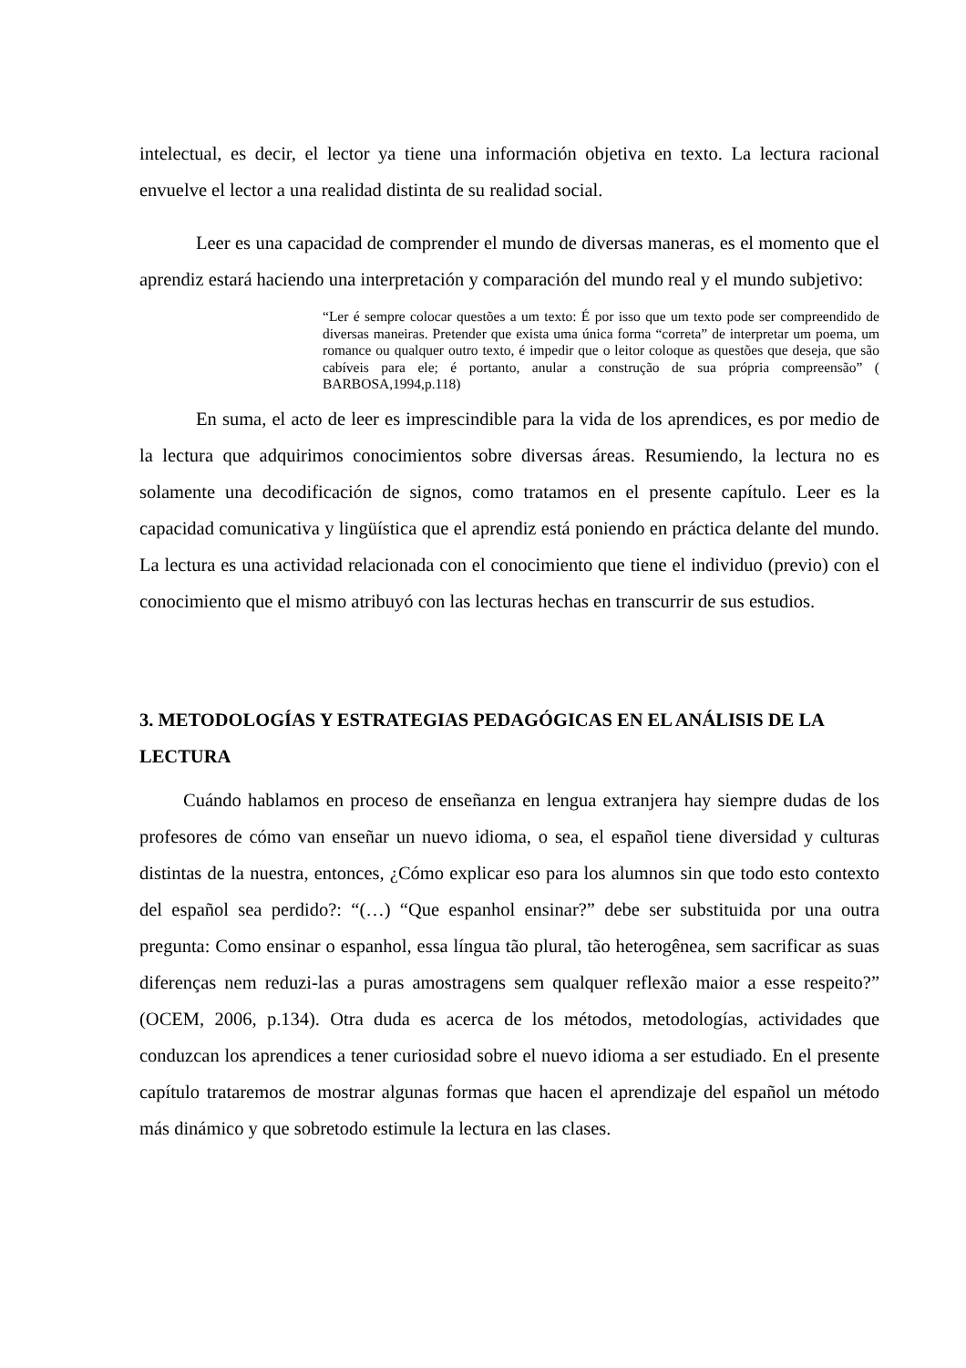intelectual, es decir, el lector ya tiene una información objetiva en texto. La lectura racional envuelve el lector a una realidad distinta de su realidad social.
Leer es una capacidad de comprender el mundo de diversas maneras, es el momento que el aprendiz estará haciendo una interpretación y comparación del mundo real y el mundo subjetivo:
“Ler é sempre colocar questões a um texto: É por isso que um texto pode ser compreendido de diversas maneiras. Pretender que exista uma única forma “correta” de interpretar um poema, um romance ou qualquer outro texto, é impedir que o leitor coloque as questões que deseja, que são cabíveis para ele; é portanto, anular a construção de sua própria compreensão” ( BARBOSA,1994,p.118)
En suma, el acto de leer es imprescindible para la vida de los aprendices, es por medio de la lectura que adquirimos conocimientos sobre diversas áreas. Resumiendo, la lectura no es solamente una decodificación de signos, como tratamos en el presente capítulo. Leer es la capacidad comunicativa y lingüística que el aprendiz está poniendo en práctica delante del mundo. La lectura es una actividad relacionada con el conocimiento que tiene el individuo (previo) con el conocimiento que el mismo atribuyó con las lecturas hechas en transcurrir de sus estudios.
3. METODOLOGÍAS Y ESTRATEGIAS PEDAGÓGICAS EN EL ANÁLISIS DE LA LECTURA
Cuándo hablamos en proceso de enseñanza en lengua extranjera hay siempre dudas de los profesores de cómo van enseñar un nuevo idioma, o sea, el español tiene diversidad y culturas distintas de la nuestra, entonces, ¿Cómo explicar eso para los alumnos sin que todo esto contexto del español sea perdido?: “(…) “Que espanhol ensinar?” debe ser substituida por una outra pregunta: Como ensinar o espanhol, essa língua tão plural, tão heterogênea, sem sacrificar as suas diferenças nem reduzi-las a puras amostragens sem qualquer reflexão maior a esse respeito?” (OCEM, 2006, p.134). Otra duda es acerca de los métodos, metodologías, actividades que conduzcan los aprendices a tener curiosidad sobre el nuevo idioma a ser estudiado. En el presente capítulo trataremos de mostrar algunas formas que hacen el aprendizaje del español un método más dinámico y que sobretodo estimule la lectura en las clases.